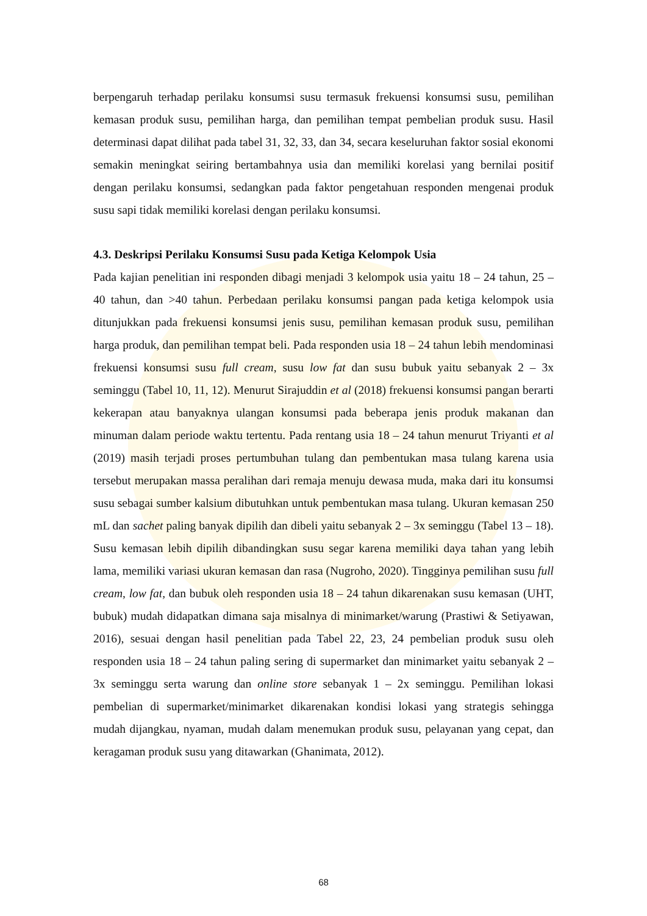berpengaruh terhadap perilaku konsumsi susu termasuk frekuensi konsumsi susu, pemilihan kemasan produk susu, pemilihan harga, dan pemilihan tempat pembelian produk susu. Hasil determinasi dapat dilihat pada tabel 31, 32, 33, dan 34, secara keseluruhan faktor sosial ekonomi semakin meningkat seiring bertambahnya usia dan memiliki korelasi yang bernilai positif dengan perilaku konsumsi, sedangkan pada faktor pengetahuan responden mengenai produk susu sapi tidak memiliki korelasi dengan perilaku konsumsi.
4.3. Deskripsi Perilaku Konsumsi Susu pada Ketiga Kelompok Usia
Pada kajian penelitian ini responden dibagi menjadi 3 kelompok usia yaitu 18 – 24 tahun, 25 – 40 tahun, dan >40 tahun. Perbedaan perilaku konsumsi pangan pada ketiga kelompok usia ditunjukkan pada frekuensi konsumsi jenis susu, pemilihan kemasan produk susu, pemilihan harga produk, dan pemilihan tempat beli. Pada responden usia 18 – 24 tahun lebih mendominasi frekuensi konsumsi susu full cream, susu low fat dan susu bubuk yaitu sebanyak 2 – 3x seminggu (Tabel 10, 11, 12). Menurut Sirajuddin et al (2018) frekuensi konsumsi pangan berarti kekerapan atau banyaknya ulangan konsumsi pada beberapa jenis produk makanan dan minuman dalam periode waktu tertentu. Pada rentang usia 18 – 24 tahun menurut Triyanti et al (2019) masih terjadi proses pertumbuhan tulang dan pembentukan masa tulang karena usia tersebut merupakan massa peralihan dari remaja menuju dewasa muda, maka dari itu konsumsi susu sebagai sumber kalsium dibutuhkan untuk pembentukan masa tulang. Ukuran kemasan 250 mL dan sachet paling banyak dipilih dan dibeli yaitu sebanyak 2 – 3x seminggu (Tabel 13 – 18). Susu kemasan lebih dipilih dibandingkan susu segar karena memiliki daya tahan yang lebih lama, memiliki variasi ukuran kemasan dan rasa (Nugroho, 2020). Tingginya pemilihan susu full cream, low fat, dan bubuk oleh responden usia 18 – 24 tahun dikarenakan susu kemasan (UHT, bubuk) mudah didapatkan dimana saja misalnya di minimarket/warung (Prastiwi & Setiyawan, 2016), sesuai dengan hasil penelitian pada Tabel 22, 23, 24 pembelian produk susu oleh responden usia 18 – 24 tahun paling sering di supermarket dan minimarket yaitu sebanyak 2 – 3x seminggu serta warung dan online store sebanyak 1 – 2x seminggu. Pemilihan lokasi pembelian di supermarket/minimarket dikarenakan kondisi lokasi yang strategis sehingga mudah dijangkau, nyaman, mudah dalam menemukan produk susu, pelayanan yang cepat, dan keragaman produk susu yang ditawarkan (Ghanimata, 2012).
68